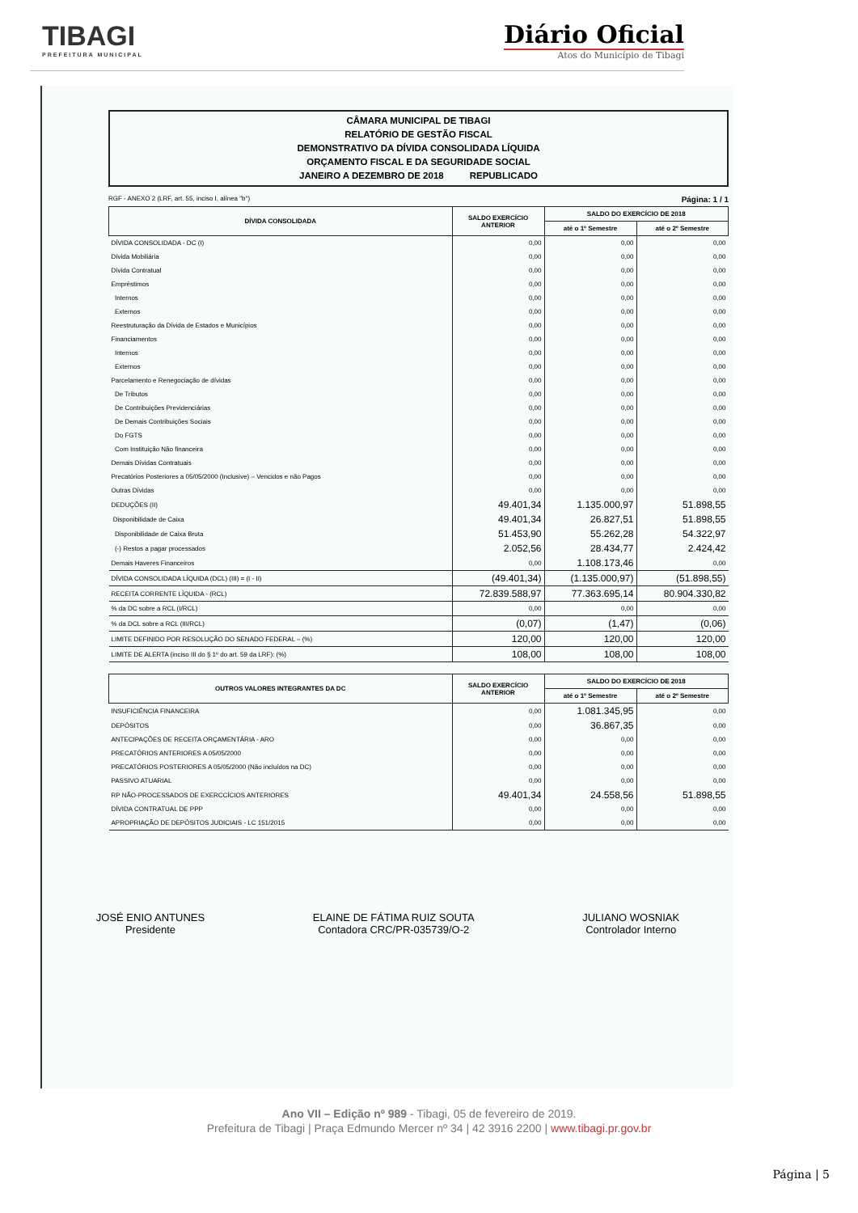TIBAGI
PREFEITURA MUNICIPAL
Diário Oficial
Atos do Município de Tibagi
CÂMARA MUNICIPAL DE TIBAGI
RELATÓRIO DE GESTÃO FISCAL
DEMONSTRATIVO DA DÍVIDA CONSOLIDADA LÍQUIDA
ORÇAMENTO FISCAL E DA SEGURIDADE SOCIAL
JANEIRO A DEZEMBRO DE 2018 REPUBLICADO
RGF - ANEXO 2 (LRF, art. 55, inciso I, alínea "b") Página: 1 / 1
| DÍVIDA CONSOLIDADA | SALDO EXERCÍCIO ANTERIOR | SALDO DO EXERCÍCIO DE 2018 | |
| --- | --- | --- | --- |
| | | até o 1º Semestre | até o 2º Semestre |
| DÍVIDA CONSOLIDADA - DC (I) | 0,00 | 0,00 | 0,00 |
| Dívida Mobiliária | 0,00 | 0,00 | 0,00 |
| Dívida Contratual | 0,00 | 0,00 | 0,00 |
| Empréstimos | 0,00 | 0,00 | 0,00 |
| Internos | 0,00 | 0,00 | 0,00 |
| Externos | 0,00 | 0,00 | 0,00 |
| Reestruturação da Dívida de Estados e Municípios | 0,00 | 0,00 | 0,00 |
| Financiamentos | 0,00 | 0,00 | 0,00 |
| Internos | 0,00 | 0,00 | 0,00 |
| Externos | 0,00 | 0,00 | 0,00 |
| Parcelamento e Renegociação de dívidas | 0,00 | 0,00 | 0,00 |
| De Tributos | 0,00 | 0,00 | 0,00 |
| De Contribuições Previdenciárias | 0,00 | 0,00 | 0,00 |
| De Demais Contribuições Sociais | 0,00 | 0,00 | 0,00 |
| Do FGTS | 0,00 | 0,00 | 0,00 |
| Com Instituição Não financeira | 0,00 | 0,00 | 0,00 |
| Demais Dívidas Contratuais | 0,00 | 0,00 | 0,00 |
| Precatórios Posteriores a 05/05/2000 (Inclusive) – Vencidos e não Pagos | 0,00 | 0,00 | 0,00 |
| Outras Dívidas | 0,00 | 0,00 | 0,00 |
| DEDUÇÕES (II) | 49.401,34 | 1.135.000,97 | 51.898,55 |
| Disponibilidade de Caixa | 49.401,34 | 26.827,51 | 51.898,55 |
| Disponibilidade de Caixa Bruta | 51.453,90 | 55.262,28 | 54.322,97 |
| (-) Restos a pagar processados | 2.052,56 | 28.434,77 | 2.424,42 |
| Demais Haveres Financeiros | 0,00 | 1.108.173,46 | 0,00 |
| DÍVIDA CONSOLIDADA LÍQUIDA (DCL) (III) = (I - II) | (49.401,34) | (1.135.000,97) | (51.898,55) |
| RECEITA CORRENTE LÍQUIDA - (RCL) | 72.839.588,97 | 77.363.695,14 | 80.904.330,82 |
| % da DC sobre a RCL (I/RCL) | 0,00 | 0,00 | 0,00 |
| % da DCL sobre a RCL (III/RCL) | (0,07) | (1,47) | (0,06) |
| LIMITE DEFINIDO POR RESOLUÇÃO DO SENADO FEDERAL – (%) | 120,00 | 120,00 | 120,00 |
| LIMITE DE ALERTA (inciso III do § 1º do art. 59 da LRF): (%) | 108,00 | 108,00 | 108,00 |
| OUTROS VALORES INTEGRANTES DA DC | SALDO EXERCÍCIO ANTERIOR | SALDO DO EXERCÍCIO DE 2018 | |
| --- | --- | --- | --- |
| | | até o 1º Semestre | até o 2º Semestre |
| INSUFICIÊNCIA FINANCEIRA | 0,00 | 1.081.345,95 | 0,00 |
| DEPÓSITOS | 0,00 | 36.867,35 | 0,00 |
| ANTECIPAÇÕES DE RECEITA ORÇAMENTÁRIA - ARO | 0,00 | 0,00 | 0,00 |
| PRECATÓRIOS ANTERIORES A 05/05/2000 | 0,00 | 0,00 | 0,00 |
| PRECATÓRIOS POSTERIORES A 05/05/2000 (Não incluídos na DC) | 0,00 | 0,00 | 0,00 |
| PASSIVO ATUARIAL | 0,00 | 0,00 | 0,00 |
| RP NÃO-PROCESSADOS DE EXERCCÍCIOS ANTERIORES | 49.401,34 | 24.558,56 | 51.898,55 |
| DÍVIDA CONTRATUAL DE PPP | 0,00 | 0,00 | 0,00 |
| APROPRIAÇÃO DE DEPÓSITOS JUDICIAIS - LC 151/2015 | 0,00 | 0,00 | 0,00 |
JOSÉ ENIO ANTUNES
Presidente
ELAINE DE FÁTIMA RUIZ SOUTA
Contadora CRC/PR-035739/O-2
JULIANO WOSNIAK
Controlador Interno
Ano VII – Edição nº 989 - Tibagi, 05 de fevereiro de 2019.
Prefeitura de Tibagi | Praça Edmundo Mercer nº 34 | 42 3916 2200 | www.tibagi.pr.gov.br
Página | 5